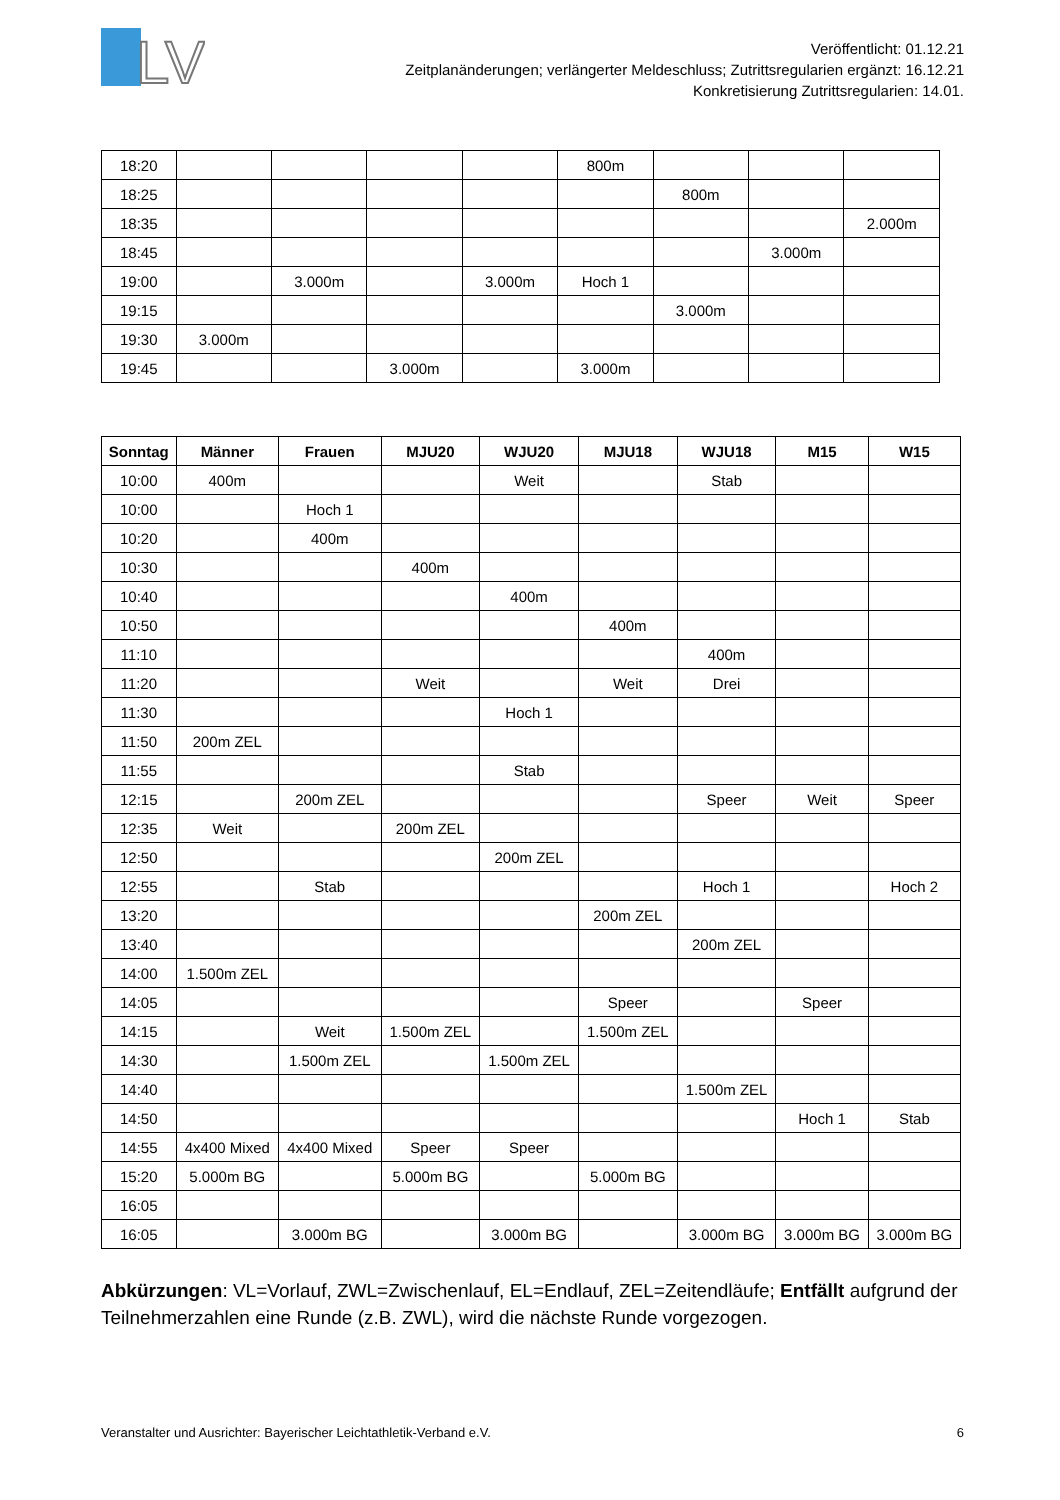LV
Veröffentlicht: 01.12.21
Zeitplanänderungen; verlängerter Meldeschluss; Zutrittsregularien ergänzt: 16.12.21
Konkretisierung Zutrittsregularien: 14.01.
| 18:20 | | | | | 800m | | | |
| 18:25 | | | | | | 800m | | |
| 18:35 | | | | | | | | 2.000m |
| 18:45 | | | | | | | 3.000m | |
| 19:00 | | 3.000m | | 3.000m | Hoch 1 | | | |
| 19:15 | | | | | | 3.000m | | |
| 19:30 | 3.000m | | | | | | | |
| 19:45 | | | 3.000m | | 3.000m | | | |
| Sonntag | Männer | Frauen | MJU20 | WJU20 | MJU18 | WJU18 | M15 | W15 |
| --- | --- | --- | --- | --- | --- | --- | --- | --- |
| 10:00 | 400m | | | Weit | | Stab | | |
| 10:00 | | Hoch 1 | | | | | | |
| 10:20 | | 400m | | | | | | |
| 10:30 | | | 400m | | | | | |
| 10:40 | | | | 400m | | | | |
| 10:50 | | | | | 400m | | | |
| 11:10 | | | | | | 400m | | |
| 11:20 | | | Weit | | Weit | Drei | | |
| 11:30 | | | | Hoch 1 | | | | |
| 11:50 | 200m ZEL | | | | | | | |
| 11:55 | | | | Stab | | | | |
| 12:15 | | 200m ZEL | | | | Speer | Weit | Speer |
| 12:35 | Weit | | 200m ZEL | | | | | |
| 12:50 | | | | 200m ZEL | | | | |
| 12:55 | | Stab | | | | Hoch 1 | | Hoch 2 |
| 13:20 | | | | | 200m ZEL | | | |
| 13:40 | | | | | | 200m ZEL | | |
| 14:00 | 1.500m ZEL | | | | | | | |
| 14:05 | | | | | Speer | | Speer | |
| 14:15 | | Weit | 1.500m ZEL | | 1.500m ZEL | | | |
| 14:30 | | 1.500m ZEL | | 1.500m ZEL | | | | |
| 14:40 | | | | | | 1.500m ZEL | | |
| 14:50 | | | | | | | Hoch 1 | Stab |
| 14:55 | 4x400 Mixed | 4x400 Mixed | Speer | Speer | | | | |
| 15:20 | 5.000m BG | | 5.000m BG | | 5.000m BG | | | |
| 16:05 | | | | | | | | |
| 16:05 | | 3.000m BG | | 3.000m BG | | 3.000m BG | 3.000m BG | 3.000m BG |
Abkürzungen: VL=Vorlauf, ZWL=Zwischenlauf, EL=Endlauf, ZEL=Zeitendläufe; Entfällt aufgrund der Teilnehmerzahlen eine Runde (z.B. ZWL), wird die nächste Runde vorgezogen.
Veranstalter und Ausrichter: Bayerischer Leichtathletik-Verband e.V. 6